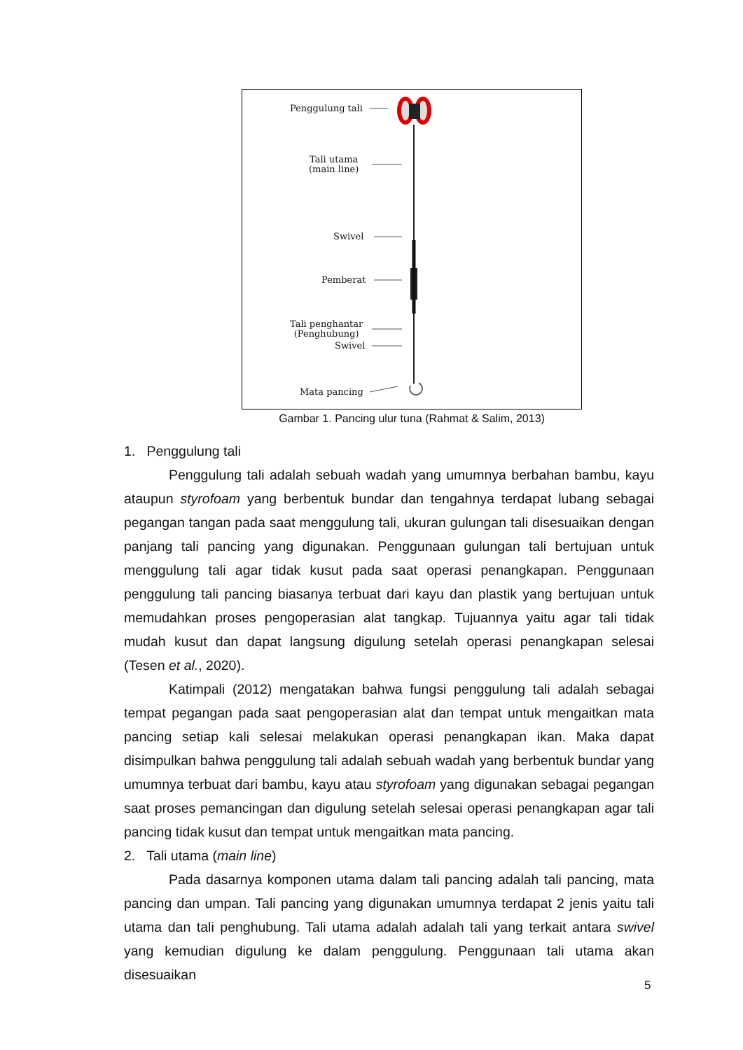Penggulung tali
Tali utama
(main line)
Swivel
Pemberat
Tali penghantar
(Penghubung)
Swivel
Mata pancing
Gambar 1. Pancing ulur tuna (Rahmat & Salim, 2013)
1. Penggulung tali
Penggulung tali adalah sebuah wadah yang umumnya berbahan bambu, kayu ataupun styrofoam yang berbentuk bundar dan tengahnya terdapat lubang sebagai pegangan tangan pada saat menggulung tali, ukuran gulungan tali disesuaikan dengan panjang tali pancing yang digunakan. Penggunaan gulungan tali bertujuan untuk menggulung tali agar tidak kusut pada saat operasi penangkapan. Penggunaan penggulung tali pancing biasanya terbuat dari kayu dan plastik yang bertujuan untuk memudahkan proses pengoperasian alat tangkap. Tujuannya yaitu agar tali tidak mudah kusut dan dapat langsung digulung setelah operasi penangkapan selesai (Tesen et al., 2020).
Katimpali (2012) mengatakan bahwa fungsi penggulung tali adalah sebagai tempat pegangan pada saat pengoperasian alat dan tempat untuk mengaitkan mata pancing setiap kali selesai melakukan operasi penangkapan ikan. Maka dapat disimpulkan bahwa penggulung tali adalah sebuah wadah yang berbentuk bundar yang umumnya terbuat dari bambu, kayu atau styrofoam yang digunakan sebagai pegangan saat proses pemancingan dan digulung setelah selesai operasi penangkapan agar tali pancing tidak kusut dan tempat untuk mengaitkan mata pancing.
2. Tali utama (main line)
Pada dasarnya komponen utama dalam tali pancing adalah tali pancing, mata pancing dan umpan. Tali pancing yang digunakan umumnya terdapat 2 jenis yaitu tali utama dan tali penghubung. Tali utama adalah adalah tali yang terkait antara swivel yang kemudian digulung ke dalam penggulung. Penggunaan tali utama akan disesuaikan
5